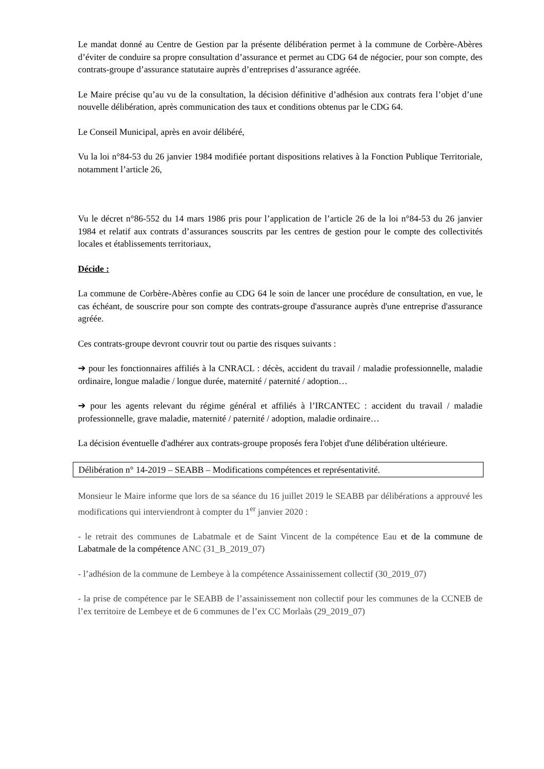Le mandat donné au Centre de Gestion par la présente délibération permet à la commune de Corbère-Abères d’éviter de conduire sa propre consultation d’assurance et permet au CDG 64 de négocier, pour son compte, des contrats-groupe d’assurance statutaire auprès d’entreprises d’assurance agréée.
Le Maire précise qu’au vu de la consultation, la décision définitive d’adhésion aux contrats fera l’objet d’une nouvelle délibération, après communication des taux et conditions obtenus par le CDG 64.
Le Conseil Municipal, après en avoir délibéré,
Vu la loi n°84-53 du 26 janvier 1984 modifiée portant dispositions relatives à la Fonction Publique Territoriale, notamment l’article 26,
Vu le décret n°86-552 du 14 mars 1986 pris pour l’application de l’article 26 de la loi n°84-53 du 26 janvier 1984 et relatif aux contrats d’assurances souscrits par les centres de gestion pour le compte des collectivités locales et établissements territoriaux,
Décide :
La commune de Corbère-Abères confie au CDG 64 le soin de lancer une procédure de consultation, en vue, le cas échéant, de souscrire pour son compte des contrats-groupe d'assurance auprès d'une entreprise d'assurance agréée.
Ces contrats-groupe devront couvrir tout ou partie des risques suivants :
➔ pour les fonctionnaires affiliés à la CNRACL : décès, accident du travail / maladie professionnelle, maladie ordinaire, longue maladie / longue durée, maternité / paternité / adoption…
➔ pour les agents relevant du régime général et affiliés à l’IRCANTEC : accident du travail / maladie professionnelle, grave maladie, maternité / paternité / adoption, maladie ordinaire…
La décision éventuelle d'adhérer aux contrats-groupe proposés fera l'objet d'une délibération ultérieure.
Délibération n° 14-2019 – SEABB – Modifications compétences et représentativité.
Monsieur le Maire informe que lors de sa séance du 16 juillet 2019 le SEABB par délibérations a approuvé les modifications qui interviendront à compter du 1<sup>er</sup> janvier 2020 :
- le retrait des communes de Labatmale et de Saint Vincent de la compétence Eau et de la commune de Labatmale de la compétence ANC (31_B_2019_07)
- l’adhésion de la commune de Lembeye à la compétence Assainissement collectif (30_2019_07)
- la prise de compétence par le SEABB de l’assainissement non collectif pour les communes de la CCNEB de l’ex territoire de Lembeye et de 6 communes de l’ex CC Morlaàs (29_2019_07)